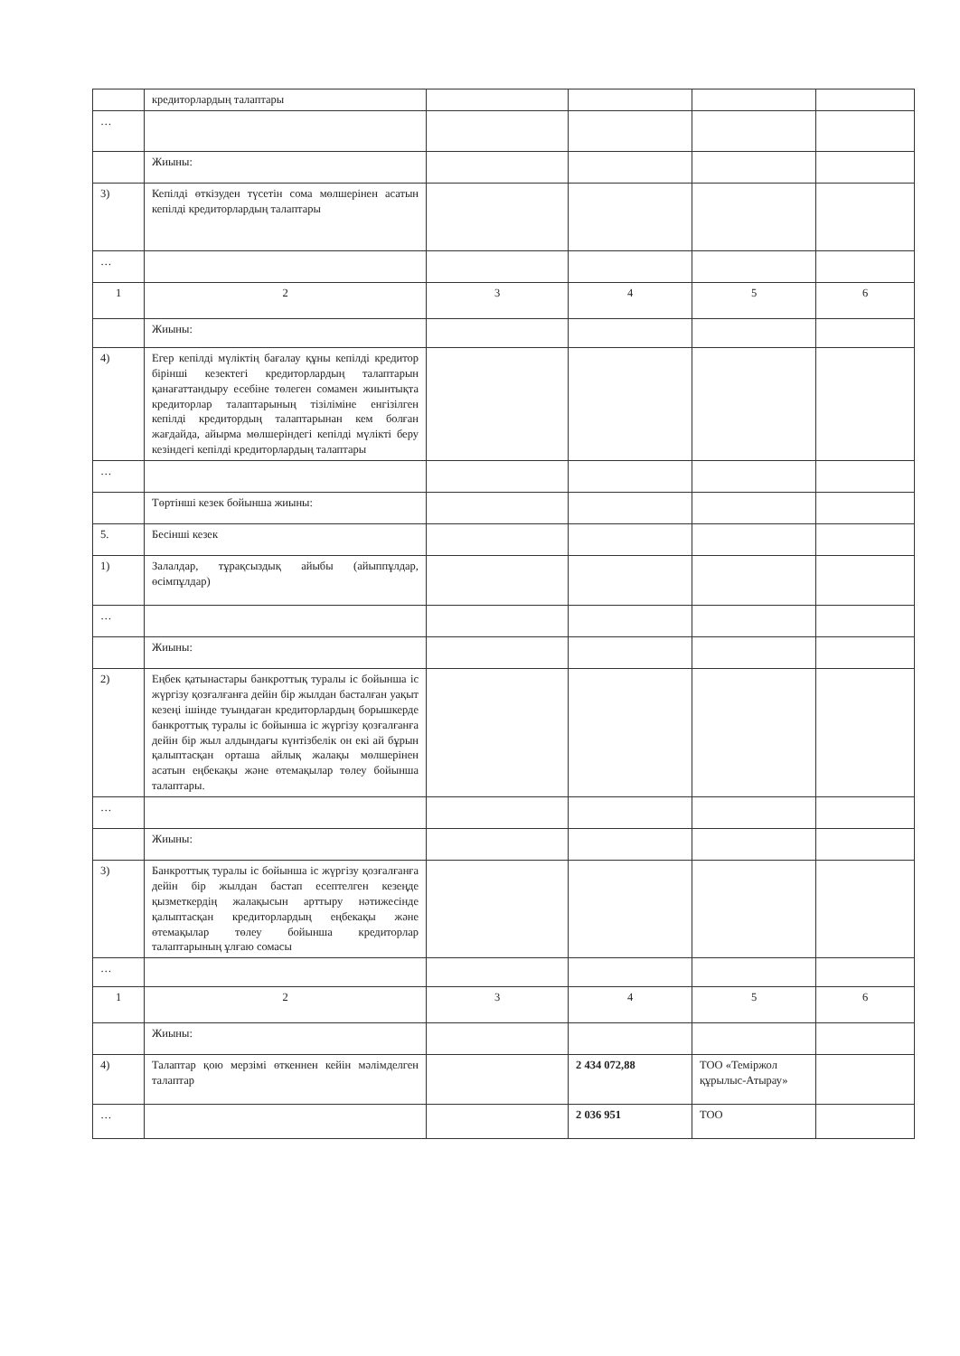| | кредиторлардың талаптары | | | | |
| … | | | | | |
| | Жиыны: | | | | |
| 3) | Кепілді өткізуден түсетін сома мөлшерінен асатын кепілді кредиторлардың талаптары | | | | |
| … | | | | | |
| 1 | 2 | 3 | 4 | 5 | 6 |
| | Жиыны: | | | | |
| 4) | Егер кепілді мүліктің бағалау құны кепілді кредитор бірінші кезектегі кредиторлардың талаптарын қанағаттандыру есебіне төлеген сомамен жиынтықта кредиторлар талаптарының тізіліміне енгізілген кепілді кредитордың талаптарынан кем болған жағдайда, айырма мөлшеріндегі кепілді мүлікті беру кезіндегі кепілді кредиторлардың талаптары | | | | |
| … | | | | | |
| | Төртінші кезек бойынша жиыны: | | | | |
| 5. | Бесінші кезек | | | | |
| 1) | Залалдар, тұрақсыздық айыбы (айыппұлдар, өсімпұлдар) | | | | |
| … | | | | | |
| | Жиыны: | | | | |
| 2) | Еңбек қатынастары банкроттық туралы іс бойынша іс жүргізу қозғалғанға дейін бір жылдан басталған уақыт кезеңі ішінде туындаған кредиторлардың борышкерде банкроттық туралы іс бойынша іс жүргізу қозғалғанға дейін бір жыл алдындағы күнтізбелік он екі ай бұрын қалыптасқан орташа айлық жалақы мөлшерінен асатын еңбекақы және өтемақылар төлеу бойынша талаптары. | | | | |
| … | | | | | |
| | Жиыны: | | | | |
| 3) | Банкроттық туралы іс бойынша іс жүргізу қозғалғанға дейін бір жылдан бастап есептелген кезеңде қызметкердің жалақысын арттыру нәтижесінде қалыптасқан кредиторлардың еңбекақы және өтемақылар төлеу бойынша кредиторлар талаптарының ұлғаю сомасы | | | | |
| … | | | | | |
| 1 | 2 | 3 | 4 | 5 | 6 |
| | Жиыны: | | | | |
| 4) | Талаптар қою мерзімі өткеннен кейін мәлімделген талаптар | | 2 434 072,88 | ТОО «Теміржол құрылыс-Атырау» | |
| … | | | 2 036 951 | ТОО | |